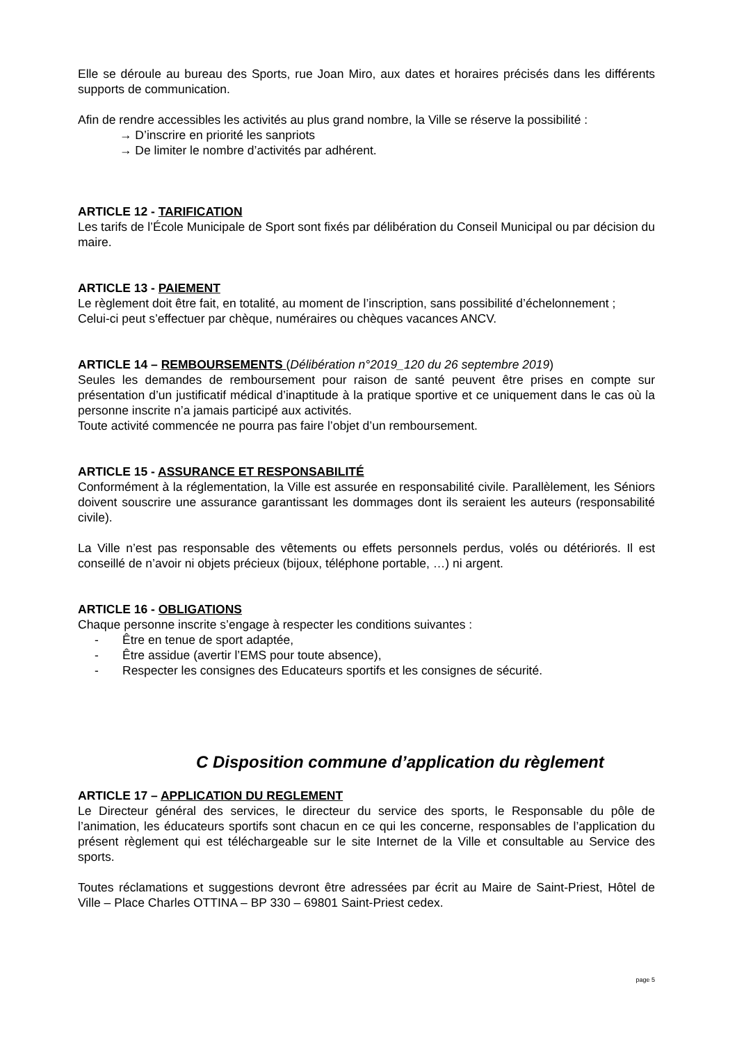Elle se déroule au bureau des Sports, rue Joan Miro, aux dates et horaires précisés dans les différents supports de communication.
Afin de rendre accessibles les activités au plus grand nombre, la Ville se réserve la possibilité :
→ D’inscrire en priorité les sanpriots
→ De limiter le nombre d’activités par adhérent.
ARTICLE 12 - TARIFICATION
Les tarifs de l’École Municipale de Sport sont fixés par délibération du Conseil Municipal ou par décision du maire.
ARTICLE 13 - PAIEMENT
Le règlement doit être fait, en totalité, au moment de l’inscription, sans possibilité d’échelonnement ;
Celui-ci peut s’effectuer par chèque, numéraires ou chèques vacances ANCV.
ARTICLE 14 – REMBOURSEMENTS (Délibération n°2019_120 du 26 septembre 2019)
Seules les demandes de remboursement pour raison de santé peuvent être prises en compte sur présentation d’un justificatif médical d’inaptitude à la pratique sportive et ce uniquement dans le cas où la personne inscrite n’a jamais participé aux activités.
Toute activité commencée ne pourra pas faire l’objet d’un remboursement.
ARTICLE 15 - ASSURANCE ET RESPONSABILITÉ
Conformément à la réglementation, la Ville est assurée en responsabilité civile. Parallèlement, les Séniors doivent souscrire une assurance garantissant les dommages dont ils seraient les auteurs (responsabilité civile).
La Ville n’est pas responsable des vêtements ou effets personnels perdus, volés ou détériorés. Il est conseillé de n’avoir ni objets précieux (bijoux, téléphone portable, …) ni argent.
ARTICLE 16 - OBLIGATIONS
Chaque personne inscrite s’engage à respecter les conditions suivantes :
- Être en tenue de sport adaptée,
- Être assidue (avertir l’EMS pour toute absence),
- Respecter les consignes des Educateurs sportifs et les consignes de sécurité.
C Disposition commune d’application du règlement
ARTICLE 17 – APPLICATION DU REGLEMENT
Le Directeur général des services, le directeur du service des sports, le Responsable du pôle de l’animation, les éducateurs sportifs sont chacun en ce qui les concerne, responsables de l’application du présent règlement qui est téléchargeable sur le site Internet de la Ville et consultable au Service des sports.
Toutes réclamations et suggestions devront être adressées par écrit au Maire de Saint-Priest, Hôtel de Ville – Place Charles OTTINA – BP 330 – 69801 Saint-Priest cedex.
page 5